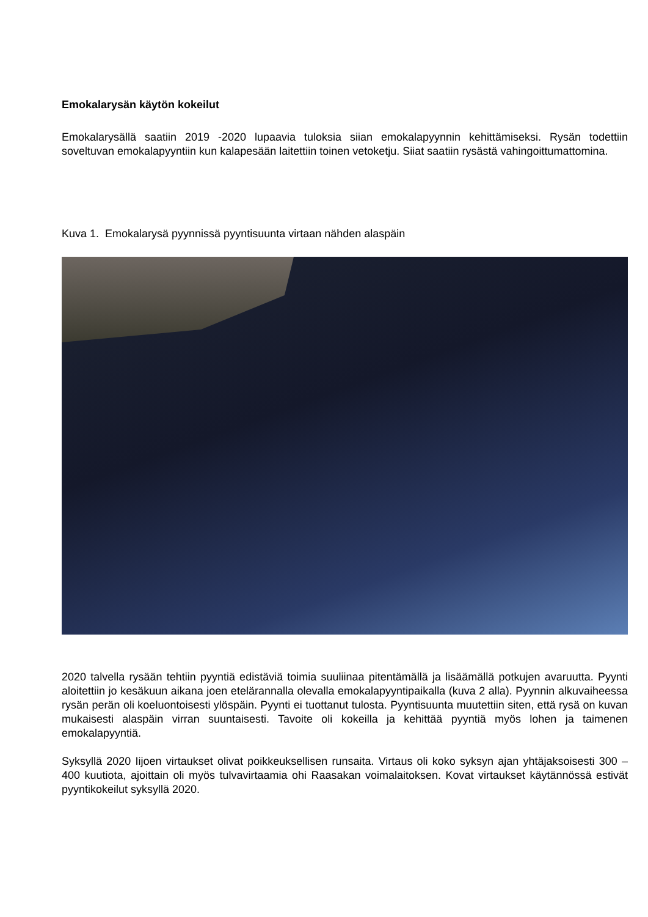Emokalarysän käytön kokeilut
Emokalarysällä saatiin 2019 -2020 lupaavia tuloksia siian emokalapyynnin kehittämiseksi. Rysän todettiin soveltuvan emokalapyyntiin kun kalapesään laitettiin toinen vetoketju. Siiat saatiin rysästä vahingoittumattomina.
Kuva 1. Emokalarysä pyynnissä pyyntisuunta virtaan nähden alaspäin
2020 talvella rysään tehtiin pyyntiä edistäviä toimia suuliinaa pitentämällä ja lisäämällä potkujen avaruutta. Pyynti aloitettiin jo kesäkuun aikana joen etelärannalla olevalla emokalapyyntipaikalla (kuva 2 alla). Pyynnin alkuvaiheessa rysän perän oli koeluontoisesti ylöspäin. Pyynti ei tuottanut tulosta. Pyyntisuunta muutettiin siten, että rysä on kuvan mukaisesti alaspäin virran suuntaisesti. Tavoite oli kokeilla ja kehittää pyyntiä myös lohen ja taimenen emokalapyyntiä.
Syksyllä 2020 Iijoen virtaukset olivat poikkeuksellisen runsaita. Virtaus oli koko syksyn ajan yhtäjaksoisesti 300 – 400 kuutiota, ajoittain oli myös tulvavirtaamia ohi Raasakan voimalaitoksen. Kovat virtaukset käytännössä estivät pyyntikokeilut syksyllä 2020.